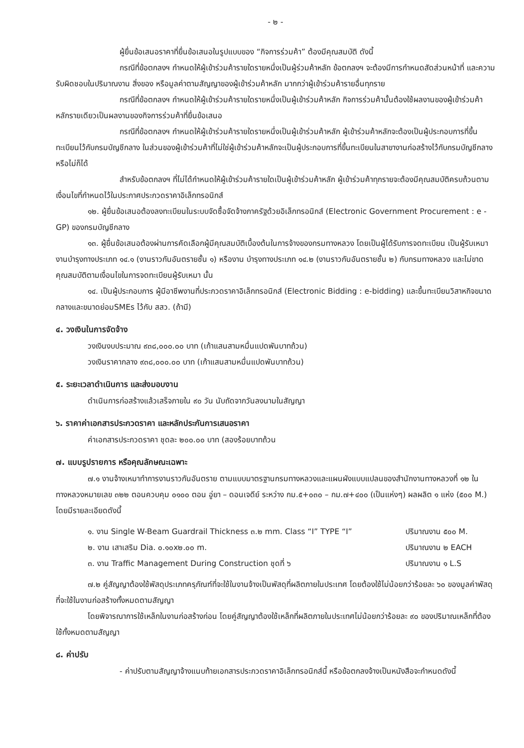- ๒ -
ผู้ยื่นข้อเสนอราคาที่ยื่นข้อเสนอในรูปแบบของ “กิจการร่วมค้า” ต้องมีคุณสมบัติ ดังนี้
กรณีที่ข้อตกลงฯ กำหนดให้ผู้เข้าร่วมค้ารายใดรายหนึ่งเป็นผู้ร่วมค้าหลัก ข้อตกลงฯ จะต้องมีการกำหนดสัดส่วนหน้าที่ และความรับผิดชอบในปริมาณงาน สิ่งของ หรือมูลค่าตามสัญญาของผู้เข้าร่วมค้าหลัก มากกว่าผู้เข้าร่วมค้ารายอื่นทุกราย
กรณีที่ข้อตกลงฯ กำหนดให้ผู้เข้าร่วมค้ารายใดรายหนึ่งเป็นผู้เข้าร่วมค้าหลัก กิจการร่วมค้านั้นต้องใช้ผลงานของผู้เข้าร่วมค้าหลักรายเดียวเป็นผลงานของกิจการร่วมค้าที่ยื่นข้อเสนอ
กรณีที่ข้อตกลงฯ กำหนดให้ผู้เข้าร่วมค้ารายใดรายหนึ่งเป็นผู้เข้าร่วมค้าหลัก ผู้เข้าร่วมค้าหลักจะต้องเป็นผู้ประกอบการที่ขึ้นทะเบียนไว้กับกรมบัญชีกลาง ในส่วนของผู้เข้าร่วมค้าที่ไม่ใช่ผู้เข้าร่วมค้าหลักจะเป็นผู้ประกอบการที่ขึ้นทะเบียนในสาขางานก่อสร้างไว้กับกรมบัญชีกลางหรือไม่ก็ได้
สำหรับข้อตกลงฯ ที่ไม่ได้กำหนดให้ผู้เข้าร่วมค้ารายใดเป็นผู้เข้าร่วมค้าหลัก ผู้เข้าร่วมค้าทุกรายจะต้องมีคุณสมบัติครบถ้วนตามเงื่อนไขที่กำหนดไว้ในประกาศประกวดราคาอิเล็กทรอนิกส์
๑๒. ผู้ยื่นข้อเสนอต้องลงทะเบียนในระบบจัดซื้อจัดจ้างภาครัฐด้วยอิเล็กทรอนิกส์ (Electronic Government Procurement : e - GP) ของกรมบัญชีกลาง
๑๓. ผู้ยื่นข้อเสนอต้องผ่านการคัดเลือกผู้มีคุณสมบัติเบื้องต้นในการจ้างของกรมทางหลวง โดยเป็นผู้ได้รับการจดทะเบียน เป็นผู้รับเหมางานบำรุงทางประเภท ๑๔.๑ (งานราวกันอันตรายชั้น ๑) หรืองาน บำรุงทางประเภท ๑๔.๒ (งานราวกันอันตรายชั้น ๒) กับกรมทางหลวง และไม่ขาดคุณสมบัติตามเงื่อนไขในการจดทะเบียนผู้รับเหมา นั้น
๑๔. เป็นผู้ประกอบการ ผู้มีอาชีพงานที่ประกวดราคาอิเล็กทรอนิกส์ (Electronic Bidding : e-bidding) และขึ้นทะเบียนวิสาหกิจขนาดกลางและขนาดย่อมSMEs ไว้กับ สสว. (ถ้ามี)
๔. วงเงินในการจัดจ้าง
วงเงินงบประมาณ ๙๓๘,๐๐๐.๐๐ บาท (เก้าแสนสามหมื่นแปดพันบาทถ้วน)
วงเงินราคากลาง ๙๓๘,๐๐๐.๐๐ บาท (เก้าแสนสามหมื่นแปดพันบาทถ้วน)
๕. ระยะเวลาดำเนินการ และส่งมอบงาน
ดำเนินการก่อสร้างแล้วเสร็จภายใน ๙๐ วัน นับถัดจากวันลงนามในสัญญา
๖. ราคาค่าเอกสารประกวดราคา และหลักประกันการเสนอราคา
ค่าเอกสารประกวดราคา ชุดละ ๒๐๐.๐๐ บาท (สองร้อยบาทถ้วน
๗. แบบรูปรายการ หรือคุณลักษณะเฉพาะ
๗.๑ งานจ้างเหมาทำการงานราวกันอันตราย ตามแบบมาตรฐานกรมทางหลวงและแผนผังแบบแปลนของสำนักงานทางหลวงที่ ๑๒ ในทางหลวงหมายเลข ๓๒๒ ตอนควบคุม ๐๑๐๐ ตอน อู่ยา – ดอนเจดีย์ ระหว่าง กม.๕+๐๓๐ – กม.๗+๔๐๐ (เป็นแห่งๆ) ผลผลิต ๑ แห่ง (๕๐๐ M.) โดยมีรายละเอียดดังนี้
๑. งาน Single W-Beam Guardrail Thickness ๓.๒ mm. Class “I” TYPE “I” ปริมาณงาน ๕๐๐ M.
๒. งาน เสาเสริม Dia. ๐.๑๐x๒.๐๐ m. ปริมาณงาน ๒ EACH
๓. งาน Traffic Management During Construction ชุดที่ ๖ ปริมาณงาน ๑ L.S
๗.๒ คู่สัญญาต้องใช้พัสดุประเภทครุภัณฑ์ที่จะใช้ในงานจ้างเป็นพัสดุที่ผลิตภายในประเทศ โดยต้องใช้ไม่น้อยกว่าร้อยละ ๖๐ ของมูลค่าพัสดุที่จะใช้ในงานก่อสร้างทั้งหมดตามสัญญา
โดยพิจารณาการใช้เหล็กในงานก่อสร้างก่อน โดยคู่สัญญาต้องใช้เหล็กที่ผลิตภายในประเทศไม่น้อยกว่าร้อยละ ๙๐ ของปริมาณเหล็กที่ต้องใช้ทั้งหมดตามสัญญา
๘. ค่าปรับ
- ค่าปรับตามสัญญาจ้างแนบท้ายเอกสารประกวดราคาอิเล็กทรอนิกส์นี้ หรือข้อตกลงจ้างเป็นหนังสือจะกำหนดดังนี้